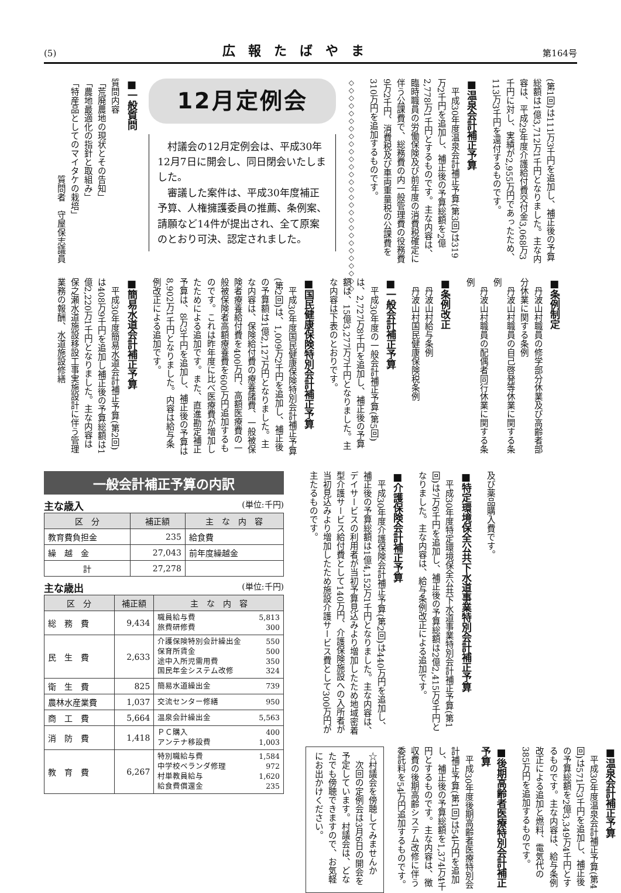(5) 広報たばやま 第164号
(第1回)は111万3千円を追加し、補正後の予算総額は1億3,712万1千円となりました。主な内容は、平成29年度介護給付費交付金3,068万3千円に対し、実績が2,955万円であったため、113万3千円を還付するものです。
■温泉会計補正予算
平成30年度温泉会計補正予算(第3回)は319万2千円を追加し、補正後の予算総額を2億2,778万1千円とするものです。主な内容は、臨時職員の労働保険及び前年度の消費税確定に伴う公課費で、総務費の内一般管理費の役務費9万2千円、消費税及び車両重量税の公課費を310万円を追加するものです。
◇◇◇◇◇◇◇◇◇◇◇◇◇◇◇◇◇◇◇◇◇◇◇◇◇◇◇◇
12月定例会
村議会の12月定例会は、平成30年12月7日に開会し、同日閉会いたしました。
審議した案件は、平成30年度補正予算、人権擁護委員の推薦、条例案、請願など14件が提出され、全て原案のとおり可決、認定されました。
■一般質問
質問内容
「荒廃農地の現状とその告知」
「農地最適化の指針と取組み」
「特産品としてのマイタケの栽培」
質問者　守屋保志議員
■条例制定
丹波山村職員の修学部分休業及び高齢者部分休業に関する条例
丹波山村職員の自己啓発等休業に関する条例
丹波山村職員の配偶者同行休業に関する条例
■条例改正
丹波山村給与条例
丹波山村国民健康保険税条例
■一般会計補正予算
平成30年度の一般会計補正予算(第5回)は、2,727万8千円を追加し、補正後の予算額は、15億3,277万7千円となりました。主な内容は下表のとおりです。
■国民健康保険特別会計補正予算
平成30年度国民健康保険特別会計補正予算(第2回)は、1,009万2千円を追加し、補正後の予算額は1億2,127万円となりました。主な内容は、保険給付費の療養諸費、一般被保険者療養給付費を400万円、高額医療費の一般被保険者高額療養費を600万円追加するものです。これは昨年度に比べ医療費が増加したためによる追加です。また、直進勘定補正予算は、8万3千円を追加し、補正後の予算は8,902万1千円となりました。内容は給与条例改正による追加です。
■簡易水道会計補正予算
平成30年度簡易水道会計補正予算(第2回)は408万9千円を追加し補正後の予算総額は1億2,220万1千円となりました。主な内容は保之瀬水道施設移設工事実施設計に伴う管理業務の報酬、水道施設修繕
及び薬品購入費です。
■特定環境保全公共下水道事業特別会計補正予算
平成30年度特定環境保全公共下水道事業特別会計補正予算(第1回)は7万6千円を追加し、補正後の予算総額は2億2,415万9千円となりました。主な内容は、給与条例改正による追加です。
■介護保険会計補正予算
平成30年度介護保険会計補正予算(第2回)は440万円を追加し、補正後の予算総額は1億4,152万1千円となりました。主な内容は、デイサービスの利用者が当初予算見込みより増加したため地域密着型介護サービス給付費として140万円、介護保険施設への入所者が当初見込みより増加したため施設介護サービス費として300万円が主たるものです。
■温泉会計補正予算
平成30年度温泉会計補正予算(第4回)は571万3千円を追加し、補正後の予算総額を2億3,349万4千円とするものです。主な内容は、給与条例改正による追加と燃料、電気代の385万円を追加するものです。
■後期高齢者医療特別会計補正予算
平成30年度後期高齢者医療特別会計補正予算(第1回)は54万円を追加し、補正後の予算総額を1,374万4千円とするものです。主な内容は、徴収費の後期高齢システム改修に伴う委託料を54万円追加するものです。
☆村議会を傍聴してみませんか
次回の定例会は3月6日の開会を予定しています。村議会は、どなたでも傍聴できますので、お気軽にお出かけください。
一般会計補正予算の内訳
主な歳入 (単位:千円)
| 区 分 | 補正額 | 主 な 内 容 |
| --- | --- | --- |
| 教育費負担金 | 235 | 給食費 |
| 繰 越 金 | 27,043 | 前年度繰越金 |
| 計 | 27,278 | |
主な歳出 (単位:千円)
| 区 分 | 補正額 | 主 な 内 容 |
| --- | --- | --- |
| 総 務 費 | 9,434 | 職員給与費 5,813 旅費研修費 300 |
| 民 生 費 | 2,633 | 介護保険特別会計繰出金 550 保育所賃金 500 途中入所児需用費 350 国民年金システム改修 324 |
| 衛 生 費 | 825 | 簡易水道繰出金 739 |
| 農林水産業費 | 1,037 | 交流センター修繕 950 |
| 商 工 費 | 5,664 | 温泉会計繰出金 5,563 |
| 消 防 費 | 1,418 | ＰＣ購入 400 アンテナ移設費 1,003 |
| 教 育 費 | 6,267 | 特別職給与費 1,584 中学校ベランダ修理 972 村単教員給与 1,620 給食費償還金 235 |